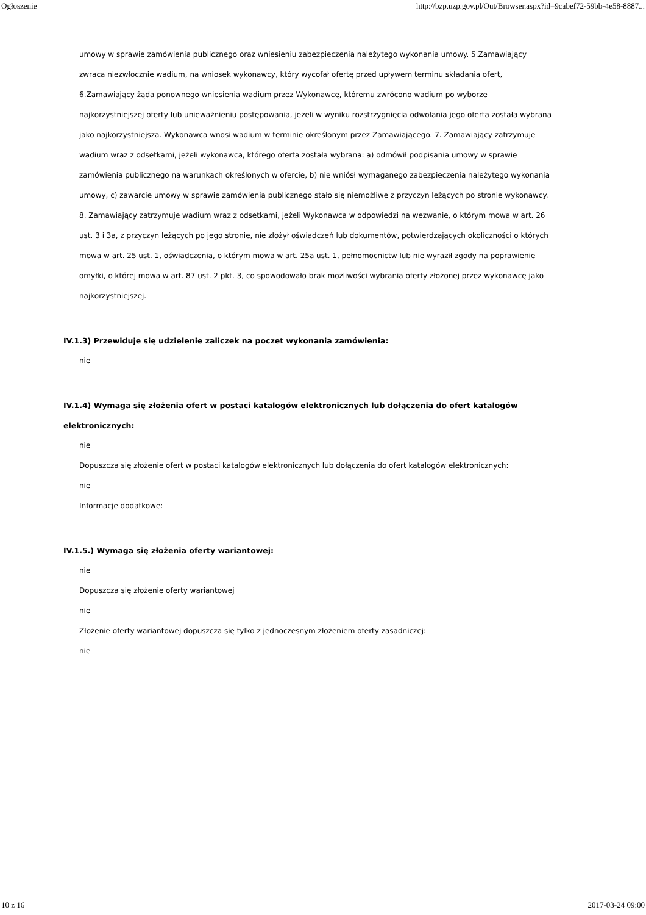Ogłoszenie http://bzp.uzp.gov.pl/Out/Browser.aspx?id=9cabef72-59bb-4e58-8887...
umowy w sprawie zamówienia publicznego oraz wniesieniu zabezpieczenia należytego wykonania umowy. 5.Zamawiający zwraca niezwłocznie wadium, na wniosek wykonawcy, który wycofał ofertę przed upływem terminu składania ofert, 6.Zamawiający żąda ponownego wniesienia wadium przez Wykonawcę, któremu zwrócono wadium po wyborze najkorzystniejszej oferty lub unieważnieniu postępowania, jeżeli w wyniku rozstrzygnięcia odwołania jego oferta została wybrana jako najkorzystniejsza. Wykonawca wnosi wadium w terminie określonym przez Zamawiającego. 7. Zamawiający zatrzymuje wadium wraz z odsetkami, jeżeli wykonawca, którego oferta została wybrana: a) odmówił podpisania umowy w sprawie zamówienia publicznego na warunkach określonych w ofercie, b) nie wniósł wymaganego zabezpieczenia należytego wykonania umowy, c) zawarcie umowy w sprawie zamówienia publicznego stało się niemożliwe z przyczyn leżących po stronie wykonawcy. 8. Zamawiający zatrzymuje wadium wraz z odsetkami, jeżeli Wykonawca w odpowiedzi na wezwanie, o którym mowa w art. 26 ust. 3 i 3a, z przyczyn leżących po jego stronie, nie złożył oświadczeń lub dokumentów, potwierdzających okoliczności o których mowa w art. 25 ust. 1, oświadczenia, o którym mowa w art. 25a ust. 1, pełnomocnictw lub nie wyraził zgody na poprawienie omyłki, o której mowa w art. 87 ust. 2 pkt. 3, co spowodowało brak możliwości wybrania oferty złożonej przez wykonawcę jako najkorzystniejszej.
IV.1.3) Przewiduje się udzielenie zaliczek na poczet wykonania zamówienia:
nie
IV.1.4) Wymaga się złożenia ofert w postaci katalogów elektronicznych lub dołączenia do ofert katalogów elektronicznych:
nie
Dopuszcza się złożenie ofert w postaci katalogów elektronicznych lub dołączenia do ofert katalogów elektronicznych:
nie
Informacje dodatkowe:
IV.1.5.) Wymaga się złożenia oferty wariantowej:
nie
Dopuszcza się złożenie oferty wariantowej
nie
Złożenie oferty wariantowej dopuszcza się tylko z jednoczesnym złożeniem oferty zasadniczej:
nie
10 z 16 2017-03-24 09:00